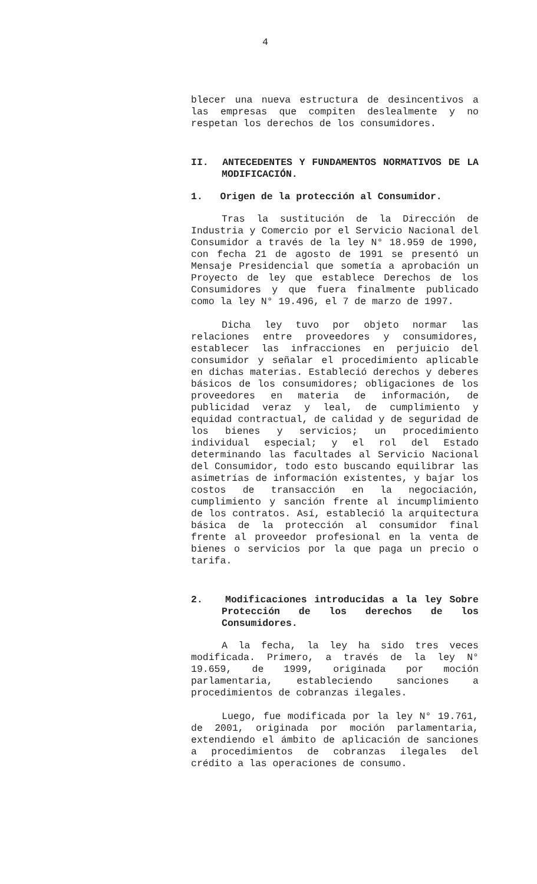4
blecer una nueva estructura de desincentivos a las empresas que compiten deslealmente y no respetan los derechos de los consumidores.
II. ANTECEDENTES Y FUNDAMENTOS NORMATIVOS DE LA MODIFICACIÓN.
1. Origen de la protección al Consumidor.
Tras la sustitución de la Dirección de Industria y Comercio por el Servicio Nacional del Consumidor a través de la ley N° 18.959 de 1990, con fecha 21 de agosto de 1991 se presentó un Mensaje Presidencial que sometía a aprobación un Proyecto de ley que establece Derechos de los Consumidores y que fuera finalmente publicado como la ley N° 19.496, el 7 de marzo de 1997.
Dicha ley tuvo por objeto normar las relaciones entre proveedores y consumidores, establecer las infracciones en perjuicio del consumidor y señalar el procedimiento aplicable en dichas materias. Estableció derechos y deberes básicos de los consumidores; obligaciones de los proveedores en materia de información, de publicidad veraz y leal, de cumplimiento y equidad contractual, de calidad y de seguridad de los bienes y servicios; un procedimiento individual especial; y el rol del Estado determinando las facultades al Servicio Nacional del Consumidor, todo esto buscando equilibrar las asimetrías de información existentes, y bajar los costos de transacción en la negociación, cumplimiento y sanción frente al incumplimiento de los contratos. Así, estableció la arquitectura básica de la protección al consumidor final frente al proveedor profesional en la venta de bienes o servicios por la que paga un precio o tarifa.
2. Modificaciones introducidas a la ley Sobre Protección de los derechos de los Consumidores.
A la fecha, la ley ha sido tres veces modificada. Primero, a través de la ley N° 19.659, de 1999, originada por moción parlamentaria, estableciendo sanciones a procedimientos de cobranzas ilegales.
Luego, fue modificada por la ley N° 19.761, de 2001, originada por moción parlamentaria, extendiendo el ámbito de aplicación de sanciones a procedimientos de cobranzas ilegales del crédito a las operaciones de consumo.